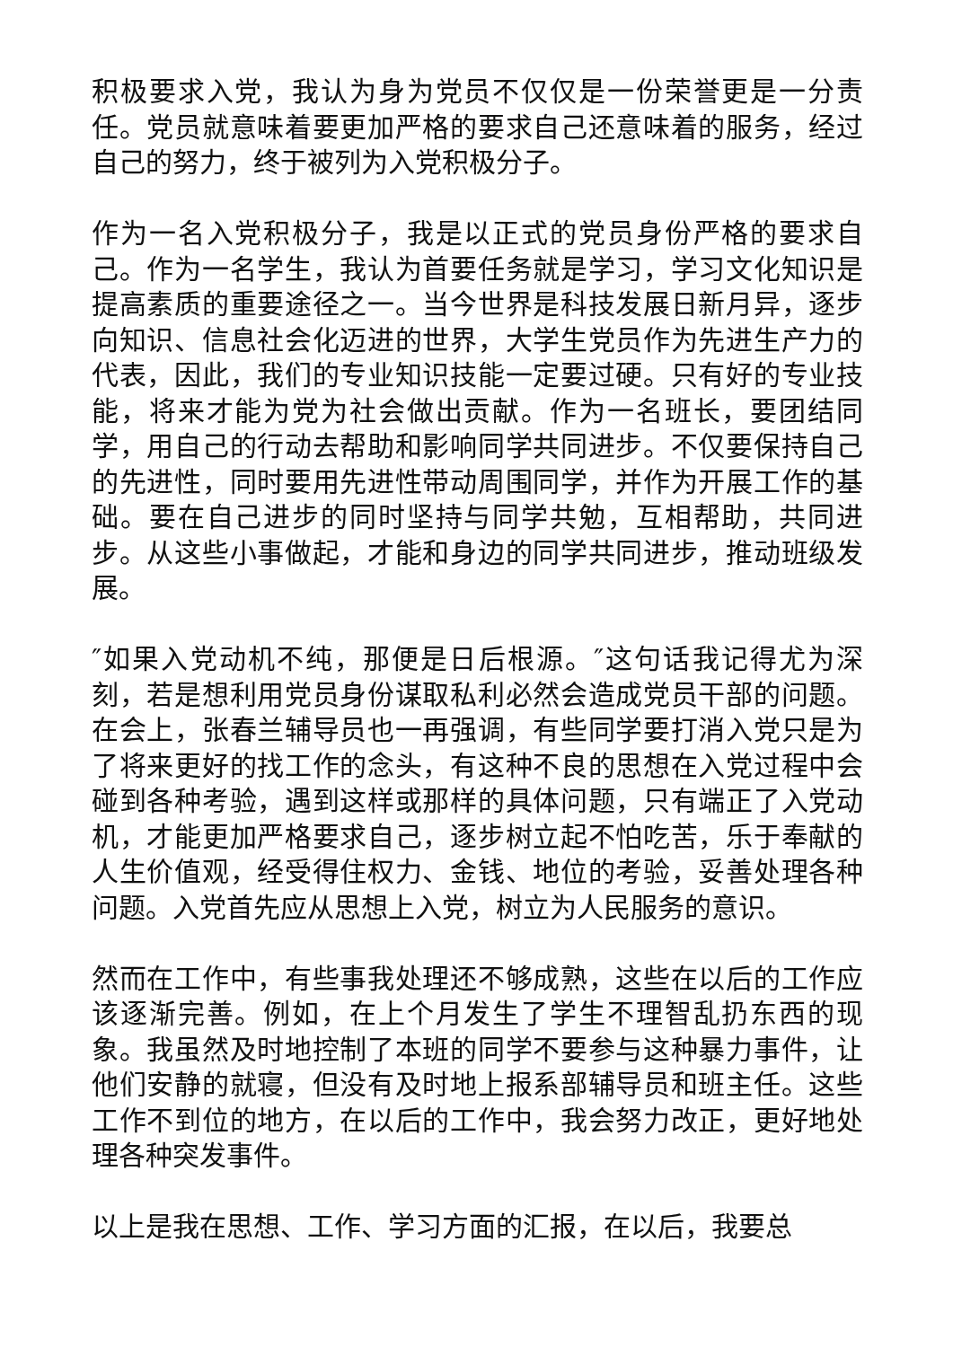积极要求入党，我认为身为党员不仅仅是一份荣誉更是一分责任。党员就意味着要更加严格的要求自己还意味着的服务，经过自己的努力，终于被列为入党积极分子。
作为一名入党积极分子，我是以正式的党员身份严格的要求自己。作为一名学生，我认为首要任务就是学习，学习文化知识是提高素质的重要途径之一。当今世界是科技发展日新月异，逐步向知识、信息社会化迈进的世界，大学生党员作为先进生产力的代表，因此，我们的专业知识技能一定要过硬。只有好的专业技能，将来才能为党为社会做出贡献。作为一名班长，要团结同学，用自己的行动去帮助和影响同学共同进步。不仅要保持自己的先进性，同时要用先进性带动周围同学，并作为开展工作的基础。要在自己进步的同时坚持与同学共勉，互相帮助，共同进步。从这些小事做起，才能和身边的同学共同进步，推动班级发展。
″如果入党动机不纯，那便是日后根源。″这句话我记得尤为深刻，若是想利用党员身份谋取私利必然会造成党员干部的问题。在会上，张春兰辅导员也一再强调，有些同学要打消入党只是为了将来更好的找工作的念头，有这种不良的思想在入党过程中会碰到各种考验，遇到这样或那样的具体问题，只有端正了入党动机，才能更加严格要求自己，逐步树立起不怕吃苦，乐于奉献的人生价值观，经受得住权力、金钱、地位的考验，妥善处理各种问题。入党首先应从思想上入党，树立为人民服务的意识。
然而在工作中，有些事我处理还不够成熟，这些在以后的工作应该逐渐完善。例如，在上个月发生了学生不理智乱扔东西的现象。我虽然及时地控制了本班的同学不要参与这种暴力事件，让他们安静的就寝，但没有及时地上报系部辅导员和班主任。这些工作不到位的地方，在以后的工作中，我会努力改正，更好地处理各种突发事件。
以上是我在思想、工作、学习方面的汇报，在以后，我要总